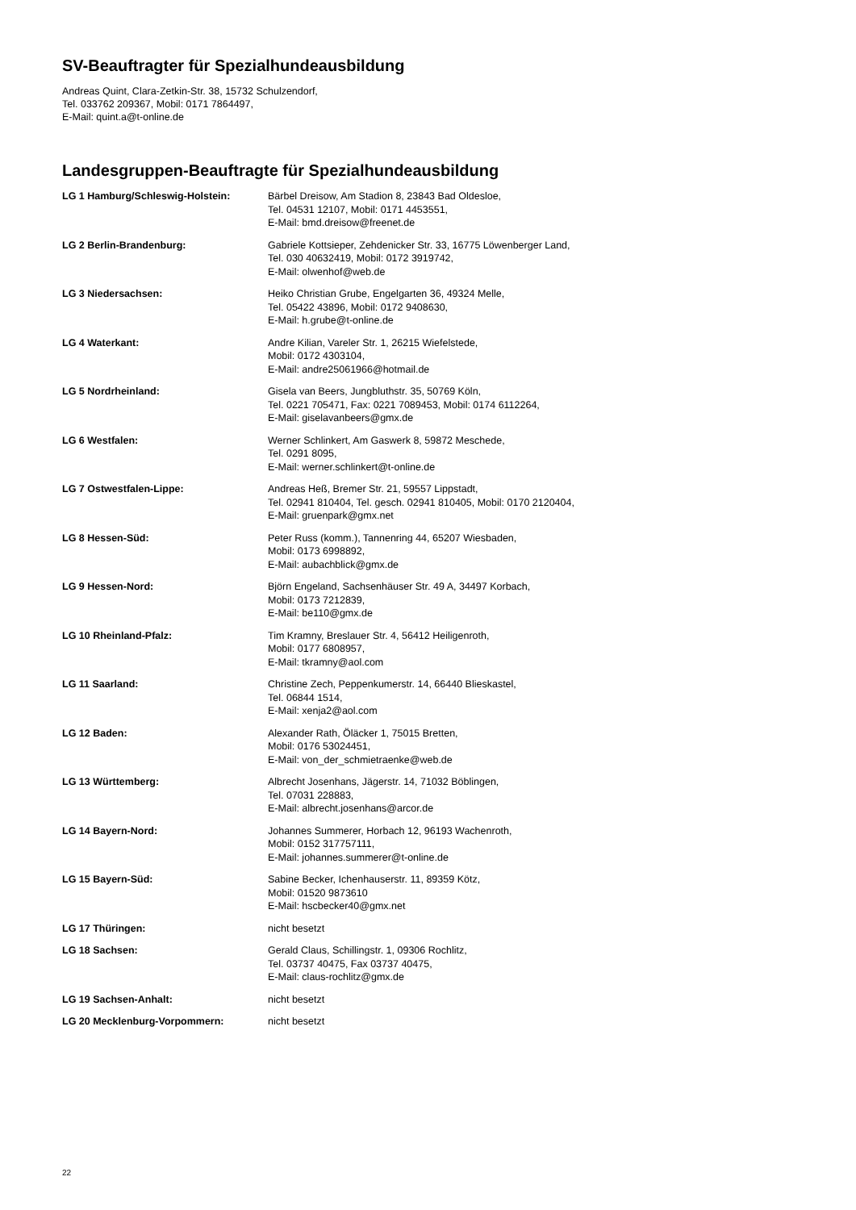SV-Beauftragter für Spezialhundeausbildung
Andreas Quint, Clara-Zetkin-Str. 38, 15732 Schulzendorf,
Tel. 033762 209367, Mobil: 0171 7864497,
E-Mail: quint.a@t-online.de
Landesgruppen-Beauftragte für Spezialhundeausbildung
| LG 1 Hamburg/Schleswig-Holstein: | Bärbel Dreisow, Am Stadion 8, 23843 Bad Oldesloe, Tel. 04531 12107, Mobil: 0171 4453551, E-Mail: bmd.dreisow@freenet.de |
| LG 2 Berlin-Brandenburg: | Gabriele Kottsieper, Zehdenicker Str. 33, 16775 Löwenberger Land, Tel. 030 40632419, Mobil: 0172 3919742, E-Mail: olwenhof@web.de |
| LG 3 Niedersachsen: | Heiko Christian Grube, Engelgarten 36, 49324 Melle, Tel. 05422 43896, Mobil: 0172 9408630, E-Mail: h.grube@t-online.de |
| LG 4 Waterkant: | Andre Kilian, Vareler Str. 1, 26215 Wiefelstede, Mobil: 0172 4303104, E-Mail: andre25061966@hotmail.de |
| LG 5 Nordrheinland: | Gisela van Beers, Jungbluthstr. 35, 50769 Köln, Tel. 0221 705471, Fax: 0221 7089453, Mobil: 0174 6112264, E-Mail: giselavanbeers@gmx.de |
| LG 6 Westfalen: | Werner Schlinkert, Am Gaswerk 8, 59872 Meschede, Tel. 0291 8095, E-Mail: werner.schlinkert@t-online.de |
| LG 7 Ostwestfalen-Lippe: | Andreas Heß, Bremer Str. 21, 59557 Lippstadt, Tel. 02941 810404, Tel. gesch. 02941 810405, Mobil: 0170 2120404, E-Mail: gruenpark@gmx.net |
| LG 8 Hessen-Süd: | Peter Russ (komm.), Tannenring 44, 65207 Wiesbaden, Mobil: 0173 6998892, E-Mail: aubachblick@gmx.de |
| LG 9 Hessen-Nord: | Björn Engeland, Sachsenhäuser Str. 49 A, 34497 Korbach, Mobil: 0173 7212839, E-Mail: be110@gmx.de |
| LG 10 Rheinland-Pfalz: | Tim Kramny, Breslauer Str. 4, 56412 Heiligenroth, Mobil: 0177 6808957, E-Mail: tkramny@aol.com |
| LG 11 Saarland: | Christine Zech, Peppenkumerstr. 14, 66440 Blieskastel, Tel. 06844 1514, E-Mail: xenja2@aol.com |
| LG 12 Baden: | Alexander Rath, Öläcker 1, 75015 Bretten, Mobil: 0176 53024451, E-Mail: von_der_schmietraenke@web.de |
| LG 13 Württemberg: | Albrecht Josenhans, Jägerstr. 14, 71032 Böblingen, Tel. 07031 228883, E-Mail: albrecht.josenhans@arcor.de |
| LG 14 Bayern-Nord: | Johannes Summerer, Horbach 12, 96193 Wachenroth, Mobil: 0152 317757111, E-Mail: johannes.summerer@t-online.de |
| LG 15 Bayern-Süd: | Sabine Becker, Ichenhauserstr. 11, 89359 Kötz, Mobil: 01520 9873610 E-Mail: hscbecker40@gmx.net |
| LG 17 Thüringen: | nicht besetzt |
| LG 18 Sachsen: | Gerald Claus, Schillingstr. 1, 09306 Rochlitz, Tel. 03737 40475, Fax 03737 40475, E-Mail: claus-rochlitz@gmx.de |
| LG 19 Sachsen-Anhalt: | nicht besetzt |
| LG 20 Mecklenburg-Vorpommern: | nicht besetzt |
22